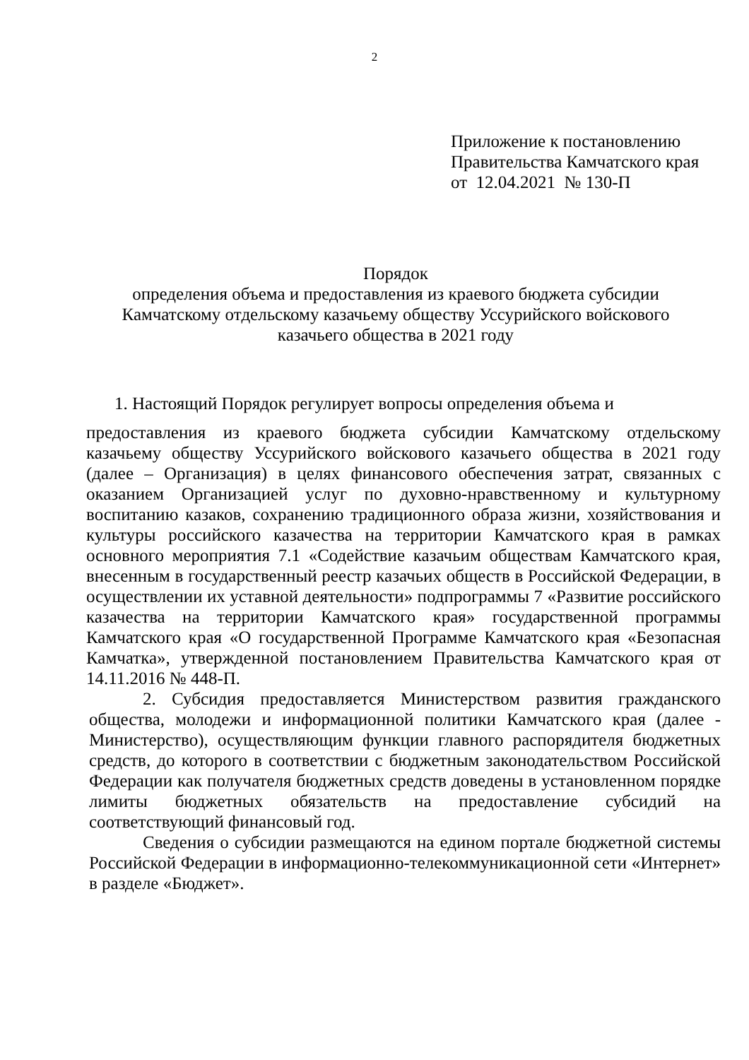2
Приложение к постановлению
Правительства Камчатского края
от 12.04.2021 № 130-П
Порядок
определения объема и предоставления из краевого бюджета субсидии Камчатскому отдельскому казачьему обществу Уссурийского войскового казачьего общества в 2021 году
1. Настоящий Порядок регулирует вопросы определения объема и
предоставления из краевого бюджета субсидии Камчатскому отдельскому казачьему обществу Уссурийского войскового казачьего общества в 2021 году (далее – Организация) в целях финансового обеспечения затрат, связанных с оказанием Организацией услуг по духовно-нравственному и культурному воспитанию казаков, сохранению традиционного образа жизни, хозяйствования и культуры российского казачества на территории Камчатского края в рамках основного мероприятия 7.1 «Содействие казачьим обществам Камчатского края, внесенным в государственный реестр казачьих обществ в Российской Федерации, в осуществлении их уставной деятельности» подпрограммы 7 «Развитие российского казачества на территории Камчатского края» государственной программы Камчатского края «О государственной Программе Камчатского края «Безопасная Камчатка», утвержденной постановлением Правительства Камчатского края от 14.11.2016 № 448-П.
2. Субсидия предоставляется Министерством развития гражданского общества, молодежи и информационной политики Камчатского края (далее - Министерство), осуществляющим функции главного распорядителя бюджетных средств, до которого в соответствии с бюджетным законодательством Российской Федерации как получателя бюджетных средств доведены в установленном порядке лимиты бюджетных обязательств на предоставление субсидий на соответствующий финансовый год.
Сведения о субсидии размещаются на едином портале бюджетной системы Российской Федерации в информационно-телекоммуникационной сети «Интернет» в разделе «Бюджет».